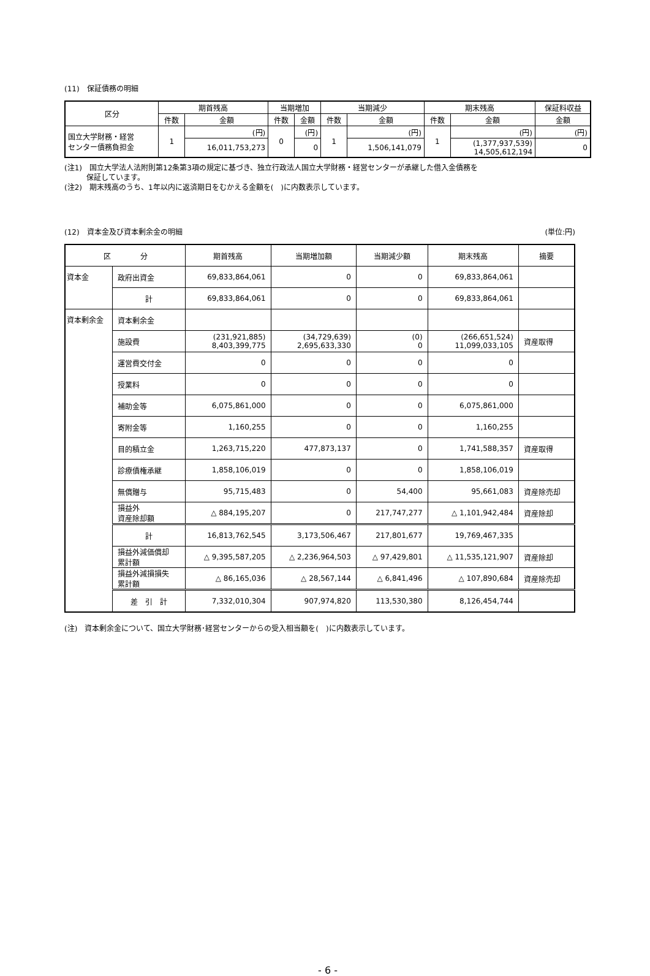(11)　保証債務の明細
| 区分 | 期首残高 | | 当期増加 | | 当期減少 | | 期末残高 | | 保証料収益 |
| --- | --- | --- | --- | --- | --- | --- | --- | --- | --- |
| | 件数 | 金額 | 件数 | 金額 | 件数 | 金額 | 件数 | 金額 | 金額 |
| 国立大学財務・経営 センター債務負担金 | 1 | (円) | 0 | (円) | 1 | (円) | 1 | (円) | (円) |
| | | 16,011,753,273 | | 0 | | 1,506,141,079 | | (1,377,937,539) 14,505,612,194 | 0 |
(注1)　国立大学法人法附則第12条第3項の規定に基づき、独立行政法人国立大学財務・経営センターが承継した借入金債務を
　　　保証しています。
(注2)　期末残高のうち、1年以内に返済期日をむかえる金額を(　)に内数表示しています。
(12)　資本金及び資本剰余金の明細 (単位:円)
| 区 分 | | 期首残高 | 当期増加額 | 当期減少額 | 期末残高 | 摘要 |
| --- | --- | --- | --- | --- | --- | --- |
| 資本金 | 政府出資金 | 69,833,864,061 | 0 | 0 | 69,833,864,061 | |
| | 計 | 69,833,864,061 | 0 | 0 | 69,833,864,061 | |
| 資本剰余金 | 資本剰余金 | | | | | |
| | 施設費 | (231,921,885) 8,403,399,775 | (34,729,639) 2,695,633,330 | (0) 0 | (266,651,524) 11,099,033,105 | 資産取得 |
| | 運営費交付金 | 0 | 0 | 0 | 0 | |
| | 授業料 | 0 | 0 | 0 | 0 | |
| | 補助金等 | 6,075,861,000 | 0 | 0 | 6,075,861,000 | |
| | 寄附金等 | 1,160,255 | 0 | 0 | 1,160,255 | |
| | 目的積立金 | 1,263,715,220 | 477,873,137 | 0 | 1,741,588,357 | 資産取得 |
| | 診療債権承継 | 1,858,106,019 | 0 | 0 | 1,858,106,019 | |
| | 無償贈与 | 95,715,483 | 0 | 54,400 | 95,661,083 | 資産除売却 |
| | 損益外 資産除却額 | △ 884,195,207 | 0 | 217,747,277 | △ 1,101,942,484 | 資産除却 |
| | 計 | 16,813,762,545 | 3,173,506,467 | 217,801,677 | 19,769,467,335 | |
| | 損益外減価償却 累計額 | △ 9,395,587,205 | △ 2,236,964,503 | △ 97,429,801 | △ 11,535,121,907 | 資産除却 |
| | 損益外減損損失 累計額 | △ 86,165,036 | △ 28,567,144 | △ 6,841,496 | △ 107,890,684 | 資産除売却 |
| | 差 引 計 | 7,332,010,304 | 907,974,820 | 113,530,380 | 8,126,454,744 | |
(注)　資本剰余金について、国立大学財務･経営センターからの受入相当額を(　)に内数表示しています。
- 6 -